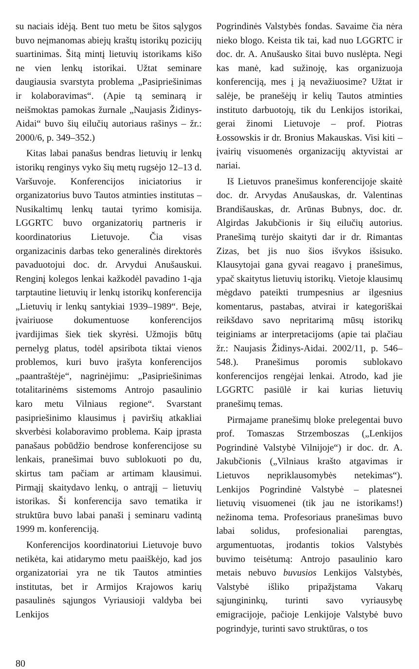su naciais idėją. Bent tuo metu be šitos sąlygos buvo neįmanomas abiejų kraštų istorikų pozicijų suartinimas. Šitą mintį lietuvių istorikams kišo ne vien lenkų istorikai. Užtat seminare daugiausia svarstyta problema „Pasipriešinimas ir kolaboravimas“. (Apie tą seminarą ir neišmoktas pamokas žurnale „Naujasis Židinys-Aidai“ buvo šių eilučių autoriaus rašinys – žr.: 2000/6, p. 349–352.)
Kitas labai panašus bendras lietuvių ir lenkų istorikų renginys vyko šių metų rugsėjo 12–13 d. Varšuvoje. Konferencijos iniciatorius ir organizatorius buvo Tautos atminties institutas – Nusikaltimų lenkų tautai tyrimo komisija. LGGRTC buvo organizatorių partneris ir koordinatorius Lietuvoje. Čia visas organizacinis darbas teko generalinės direktorės pavaduotojui doc. dr. Arvydui Anušauskui. Renginį kolegos lenkai kažkodėl pavadino 1-ąja tarptautine lietuvių ir lenkų istorikų konferencija „Lietuvių ir lenkų santykiai 1939–1989“. Beje, įvairiuose dokumentuose konferencijos įvardijimas šiek tiek skyrėsi. Užmojis būtų pernelyg platus, todėl apsiribota tiktai vienos problemos, kuri buvo įrašyta konferencijos „paantraštėje“, nagrinėjimu: „Pasipriešinimas totalitarinėms sistemoms Antrojo pasaulinio karo metu Vilniaus regione“. Svarstant pasipriešinimo klausimus į paviršių atkakliai skverbėsi kolaboravimo problema. Kaip įprasta panašaus pobūdžio bendrose konferencijose su lenkais, pranešimai buvo sublokuoti po du, skirtus tam pačiam ar artimam klausimui. Pirmąjį skaitydavo lenkų, o antrąjį – lietuvių istorikas. Ši konferencija savo tematika ir struktūra buvo labai panaši į seminaru vadintą 1999 m. konferenciją.
Konferencijos koordinatoriui Lietuvoje buvo netikėta, kai atidarymo metu paaiškėjo, kad jos organizatoriai yra ne tik Tautos atminties institutas, bet ir Armijos Krajowos karių pasaulinės sąjungos Vyriausioji valdyba bei Lenkijos
Pogrindinės Valstybės fondas. Savaime čia nėra nieko blogo. Keista tik tai, kad nuo LGGRTC ir doc. dr. A. Anušausko šitai buvo nuslėpta. Negi kas manė, kad sužinoję, kas organizuoja konferenciją, mes į ją nevažiuosime? Užtat ir salėje, be pranešėjų ir kelių Tautos atminties instituto darbuotojų, tik du Lenkijos istorikai, gerai žinomi Lietuvoje – prof. Piotras Łossowskis ir dr. Bronius Makauskas. Visi kiti – įvairių visuomenės organizacijų aktyvistai ar nariai.
Iš Lietuvos pranešimus konferencijoje skaitė doc. dr. Arvydas Anušauskas, dr. Valentinas Brandišauskas, dr. Arūnas Bubnys, doc. dr. Algirdas Jakubčionis ir šių eilučių autorius. Pranešimą turėjo skaityti dar ir dr. Rimantas Zizas, bet jis nuo šios išvykos išsisuko. Klausytojai gana gyvai reagavo į pranešimus, ypač skaitytus lietuvių istorikų. Vietoje klausimų mėgdavo pateikti trumpesnius ar ilgesnius komentarus, pastabas, atvirai ir kategoriškai reikšdavo savo nepritarimą mūsų istorikų teiginiams ar interpretacijoms (apie tai plačiau žr.: Naujasis Židinys-Aidai. 2002/11, p. 546–548.). Pranešimus poromis sublokavo konferencijos rengėjai lenkai. Atrodo, kad jie LGGRTC pasiūlė ir kai kurias lietuvių pranešimų temas.
Pirmajame pranešimų bloke prelegentai buvo prof. Tomaszas Strzemboszas („Lenkijos Pogrindinė Valstybė Vilnijoje“) ir doc. dr. A. Jakubčionis („Vilniaus krašto atgavimas ir Lietuvos nepriklausomybės netekimas“). Lenkijos Pogrindinė Valstybė – platesnei lietuvių visuomenei (tik jau ne istorikams!) nežinoma tema. Profesoriaus pranešimas buvo labai solidus, profesionaliai parengtas, argumentuotas, įrodantis tokios Valstybės buvimo teisėtumą: Antrojo pasaulinio karo metais nebuvo buvusios Lenkijos Valstybės, Valstybė išliko pripažįstama Vakarų sąjungininkų, turinti savo vyriausybę emigracijoje, pačioje Lenkijoje Valstybė buvo pogrindyje, turinti savo struktūras, o tos
80